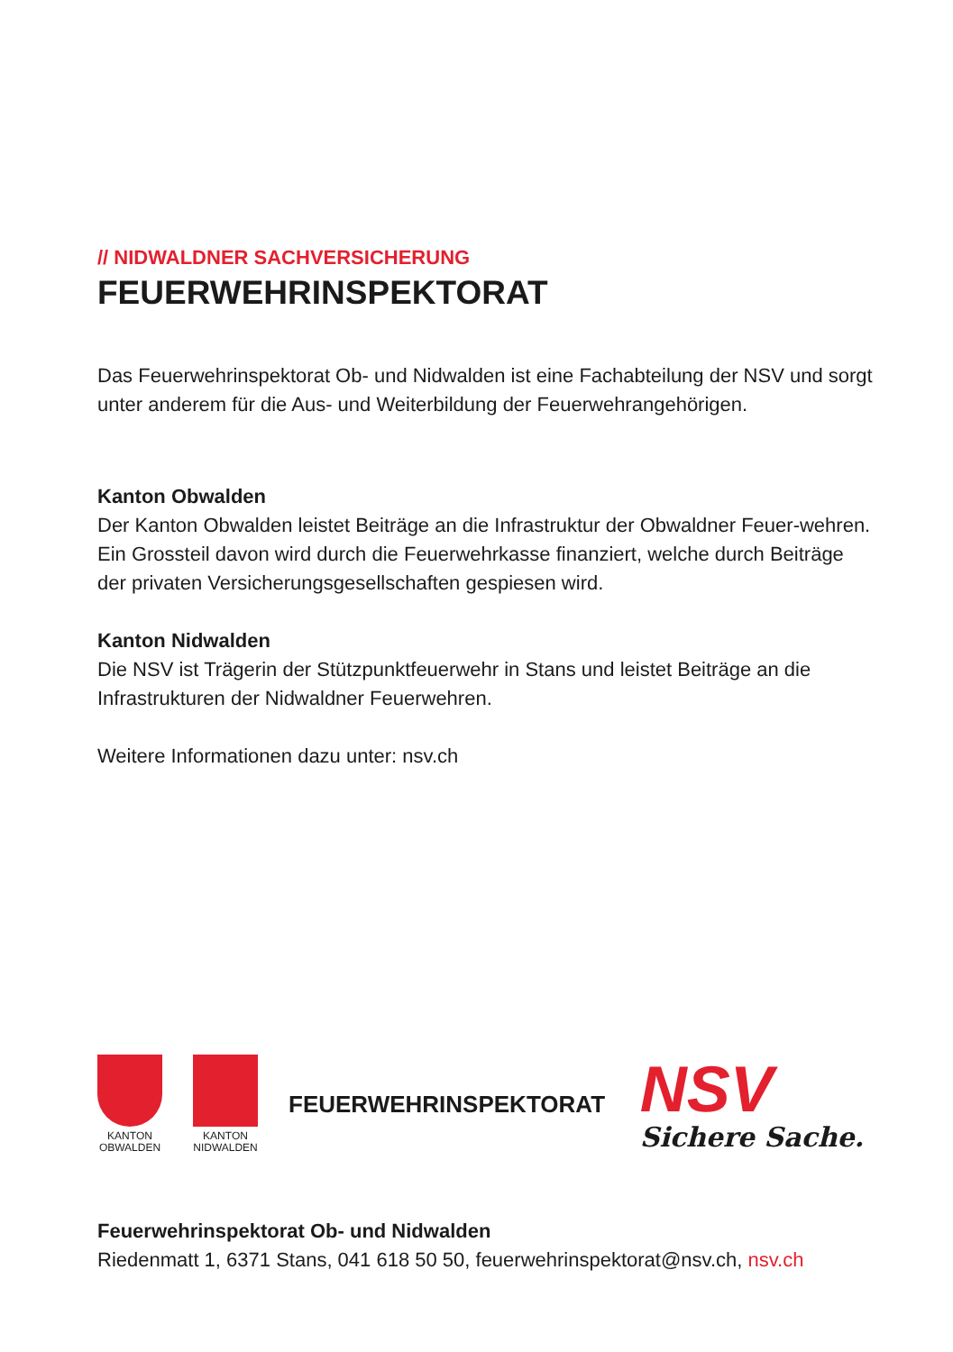// NIDWALDNER SACHVERSICHERUNG
FEUERWEHRINSPEKTORAT
Das Feuerwehrinspektorat Ob- und Nidwalden ist eine Fachabteilung der NSV und sorgt unter anderem für die Aus- und Weiterbildung der Feuerwehrangehörigen.
Kanton Obwalden
Der Kanton Obwalden leistet Beiträge an die Infrastruktur der Obwaldner Feuer-wehren. Ein Grossteil davon wird durch die Feuerwehrkasse finanziert, welche durch Beiträge der privaten Versicherungsgesellschaften gespiesen wird.
Kanton Nidwalden
Die NSV ist Trägerin der Stützpunktfeuerwehr in Stans und leistet Beiträge an die Infrastrukturen der Nidwaldner Feuerwehren.
Weitere Informationen dazu unter: nsv.ch
KANTON
OBWALDEN
KANTON
NIDWALDEN
FEUERWEHRINSPEKTORAT
NSV
Sichere Sache.
Feuerwehrinspektorat Ob- und Nidwalden
Riedenmatt 1, 6371 Stans, 041 618 50 50, feuerwehrinspektorat@nsv.ch, nsv.ch